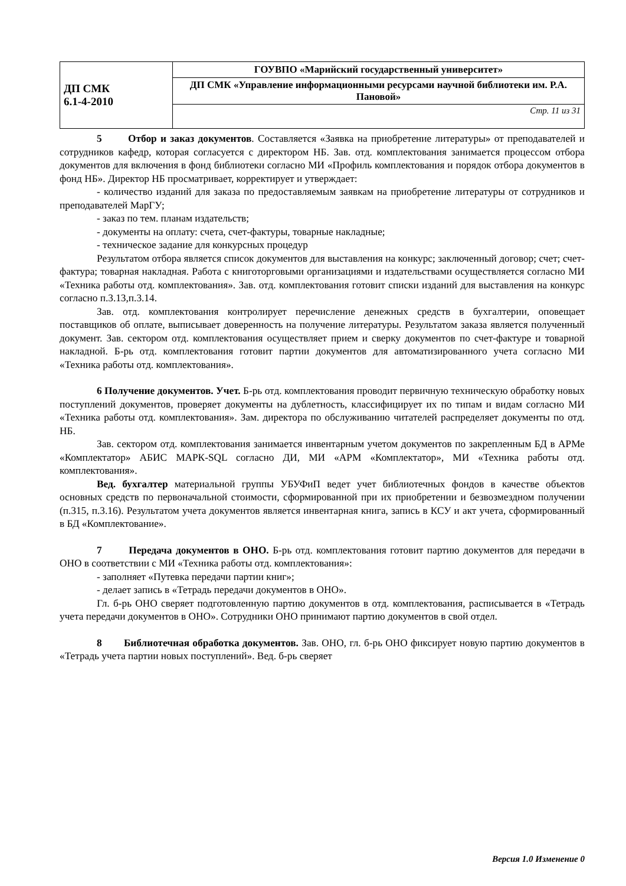| ДП СМК 6.1-4-2010 | ГОУВПО «Марийский государственный университет» |
| | ДП СМК «Управление информационными ресурсами научной библиотеки им. Р.А. Пановой» |
| | Стр. 11 из 31 |
5 Отбор и заказ документов. Составляется «Заявка на приобретение литературы» от преподавателей и сотрудников кафедр, которая согласуется с директором НБ. Зав. отд. комплектования занимается процессом отбора документов для включения в фонд библиотеки согласно МИ «Профиль комплектования и порядок отбора документов в фонд НБ». Директор НБ просматривает, корректирует и утверждает:
- количество изданий для заказа по предоставляемым заявкам на приобретение литературы от сотрудников и преподавателей МарГУ;
- заказ по тем. планам издательств;
- документы на оплату: счета, счет-фактуры, товарные накладные;
- техническое задание для конкурсных процедур
Результатом отбора является список документов для выставления на конкурс; заключенный договор; счет; счет-фактура; товарная накладная. Работа с книготорговыми организациями и издательствами осуществляется согласно МИ «Техника работы отд. комплектования». Зав. отд. комплектования готовит списки изданий для выставления на конкурс согласно п.3.13,п.3.14.
Зав. отд. комплектования контролирует перечисление денежных средств в бухгалтерии, оповещает поставщиков об оплате, выписывает доверенность на получение литературы. Результатом заказа является полученный документ. Зав. сектором отд. комплектования осуществляет прием и сверку документов по счет-фактуре и товарной накладной. Б-рь отд. комплектования готовит партии документов для автоматизированного учета согласно МИ «Техника работы отд. комплектования».
6 Получение документов. Учет. Б-рь отд. комплектования проводит первичную техническую обработку новых поступлений документов, проверяет документы на дублетность, классифицирует их по типам и видам согласно МИ «Техника работы отд. комплектования». Зам. директора по обслуживанию читателей распределяет документы по отд. НБ.
Зав. сектором отд. комплектования занимается инвентарным учетом документов по закрепленным БД в АРМе «Комплектатор» АБИС МАРК-SQL согласно ДИ, МИ «АРМ «Комплектатор», МИ «Техника работы отд. комплектования».
Вед. бухгалтер материальной группы УБУФиП ведет учет библиотечных фондов в качестве объектов основных средств по первоначальной стоимости, сформированной при их приобретении и безвозмездном получении (п.315, п.3.16). Результатом учета документов является инвентарная книга, запись в КСУ и акт учета, сформированный в БД «Комплектование».
7 Передача документов в ОНО. Б-рь отд. комплектования готовит партию документов для передачи в ОНО в соответствии с МИ «Техника работы отд. комплектования»:
- заполняет «Путевка передачи партии книг»;
- делает запись в «Тетрадь передачи документов в ОНО».
Гл. б-рь ОНО сверяет подготовленную партию документов в отд. комплектования, расписывается в «Тетрадь учета передачи документов в ОНО». Сотрудники ОНО принимают партию документов в свой отдел.
8 Библиотечная обработка документов. Зав. ОНО, гл. б-рь ОНО фиксирует новую партию документов в «Тетрадь учета партии новых поступлений». Вед. б-рь сверяет
Версия 1.0 Изменение 0